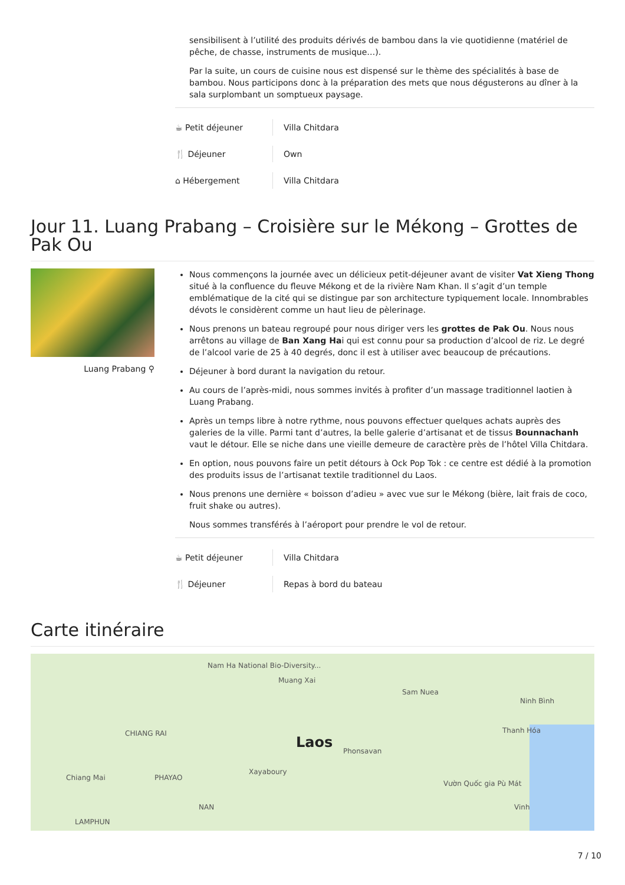sensibilisent à l’utilité des produits dérivés de bambou dans la vie quotidienne (matériel de pêche, de chasse, instruments de musique…).
Par la suite, un cours de cuisine nous est dispensé sur le thème des spécialités à base de bambou. Nous participons donc à la préparation des mets que nous dégusterons au dîner à la sala surplombant un somptueux paysage.
☕ Petit déjeuner Villa Chitdara
🍴 Déjeuner Own
⌂ Hébergement Villa Chitdara
Jour 11. Luang Prabang – Croisière sur le Mékong – Grottes de Pak Ou
Luang Prabang ⚲
Nous commençons la journée avec un délicieux petit-déjeuner avant de visiter Vat Xieng Thong situé à la confluence du fleuve Mékong et de la rivière Nam Khan. Il s’agit d’un temple emblématique de la cité qui se distingue par son architecture typiquement locale. Innombrables dévots le considèrent comme un haut lieu de pèlerinage.
Nous prenons un bateau regroupé pour nous diriger vers les grottes de Pak Ou. Nous nous arrêtons au village de Ban Xang Hai qui est connu pour sa production d’alcool de riz. Le degré de l’alcool varie de 25 à 40 degrés, donc il est à utiliser avec beaucoup de précautions.
Déjeuner à bord durant la navigation du retour.
Au cours de l’après-midi, nous sommes invités à profiter d’un massage traditionnel laotien à Luang Prabang.
Après un temps libre à notre rythme, nous pouvons effectuer quelques achats auprès des galeries de la ville. Parmi tant d’autres, la belle galerie d’artisanat et de tissus Bounnachanh vaut le détour. Elle se niche dans une vieille demeure de caractère près de l’hôtel Villa Chitdara.
En option, nous pouvons faire un petit détours à Ock Pop Tok : ce centre est dédié à la promotion des produits issus de l’artisanat textile traditionnel du Laos.
Nous prenons une dernière « boisson d’adieu » avec vue sur le Mékong (bière, lait frais de coco, fruit shake ou autres).
Nous sommes transférés à l’aéroport pour prendre le vol de retour.
☕ Petit déjeuner Villa Chitdara
🍴 Déjeuner Repas à bord du bateau
Carte itinéraire
Nam Ha National Bio-Diversity...
Muang Xai
Sam Nuea
Ninh Bình
Thanh Hóa CHIANG RAI
Laos Phonsavan
Xayaboury
Chiang Mai PHAYAO
Vườn Quốc gia Pù Mát
NAN Vinh
LAMPHUN
7 / 10